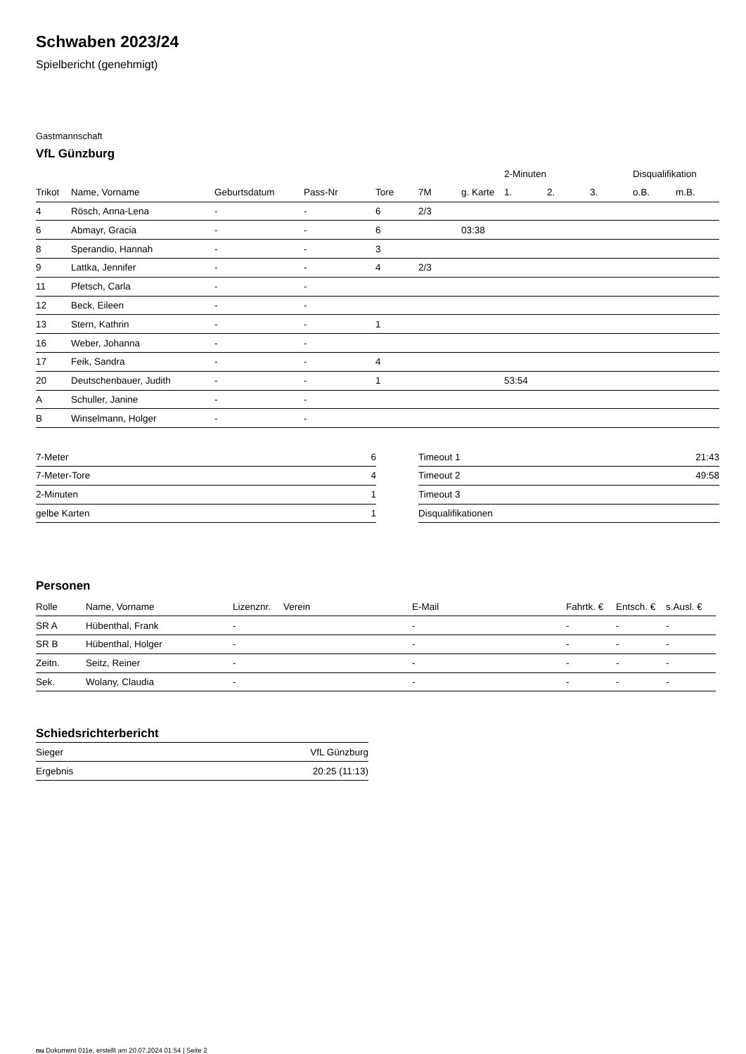Schwaben 2023/24
Spielbericht (genehmigt)
Gastmannschaft
VfL Günzburg
| | | | | | | | 2-Minuten | | | Disqualifikation | |
| --- | --- | --- | --- | --- | --- | --- | --- | --- | --- | --- | --- |
| Trikot | Name, Vorname | Geburtsdatum | Pass-Nr | Tore | 7M | g. Karte | 1. | 2. | 3. | o.B. | m.B. |
| 4 | Rösch, Anna-Lena | - | - | 6 | 2/3 | | | | | | |
| 6 | Abmayr, Gracia | - | - | 6 | | 03:38 | | | | | |
| 8 | Sperandio, Hannah | - | - | 3 | | | | | | | |
| 9 | Lattka, Jennifer | - | - | 4 | 2/3 | | | | | | |
| 11 | Pfetsch, Carla | - | - | | | | | | | | |
| 12 | Beck, Eileen | - | - | | | | | | | | |
| 13 | Stern, Kathrin | - | - | 1 | | | | | | | |
| 16 | Weber, Johanna | - | - | | | | | | | | |
| 17 | Feik, Sandra | - | - | 4 | | | | | | | |
| 20 | Deutschenbauer, Judith | - | - | 1 | | | 53:54 | | | | |
| A | Schuller, Janine | - | - | | | | | | | | |
| B | Winselmann, Holger | - | - | | | | | | | | |
| 7-Meter | 6 |
| 7-Meter-Tore | 4 |
| 2-Minuten | 1 |
| gelbe Karten | 1 |
| Timeout 1 | 21:43 |
| Timeout 2 | 49:58 |
| Timeout 3 | |
| Disqualifikationen | |
Personen
| Rolle | Name, Vorname | Lizenznr. | Verein | E-Mail | Fahrtk. € | Entsch. € | s.Ausl. € |
| --- | --- | --- | --- | --- | --- | --- | --- |
| SR A | Hübenthal, Frank | - | | - | - | - | - |
| SR B | Hübenthal, Holger | - | | - | - | - | - |
| Zeitn. | Seitz, Reiner | - | | - | - | - | - |
| Sek. | Wolany, Claudia | - | | - | - | - | - |
Schiedsrichterbericht
| Sieger | VfL Günzburg |
| Ergebnis | 20:25 (11:13) |
nu.Dokument 011e, erstellt am 20.07.2024 01:54 | Seite 2